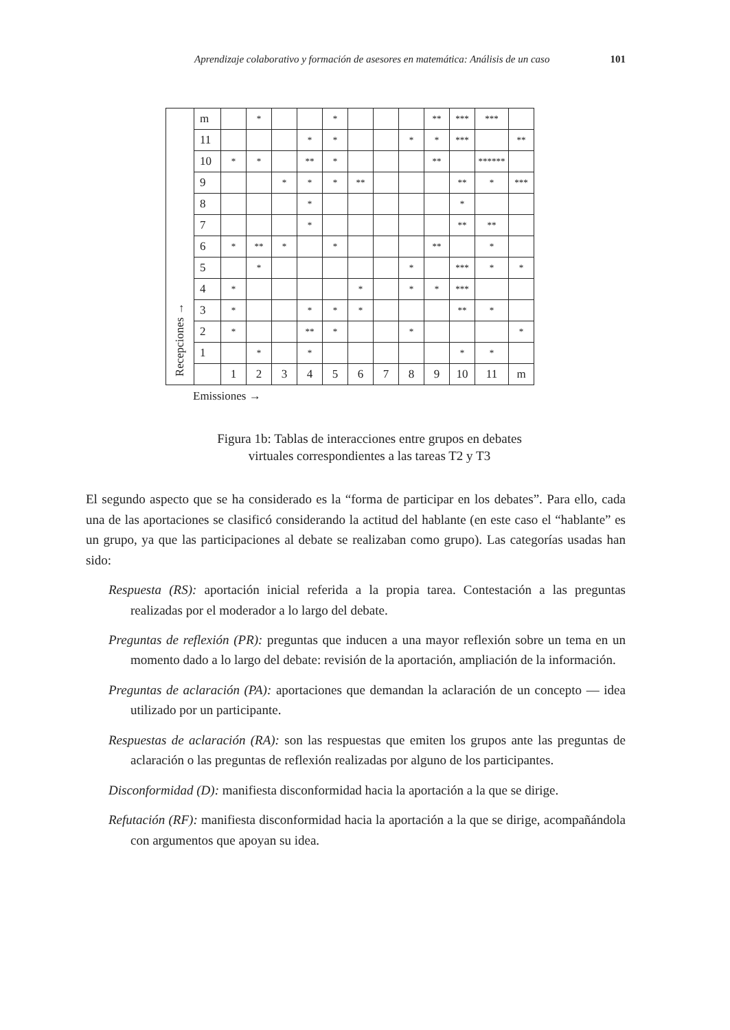Aprendizaje colaborativo y formación de asesores en matemática: Análisis de un caso 101
| Recepciones → | m | | * | | | * | | | | ** | *** | *** | |
| | 11 | | | | * | * | | | * | * | *** | | ** |
| | 10 | * | * | | ** | * | | | | ** | | ****** | |
| | 9 | | | * | * | * | ** | | | | ** | * | *** |
| | 8 | | | | * | | | | | | * | | |
| | 7 | | | | * | | | | | | ** | ** | |
| | 6 | * | ** | * | | * | | | | ** | | * | |
| | 5 | | * | | | | | | * | | *** | * | * |
| | 4 | * | | | | | * | | * | * | *** | | |
| | 3 | * | | | * | * | * | | | | ** | * | |
| | 2 | * | | | ** | * | | | * | | | | * |
| | 1 | | * | | * | | | | | | * | * | |
| | | 1 | 2 | 3 | 4 | 5 | 6 | 7 | 8 | 9 | 10 | 11 | m |
Emissiones →
Figura 1b: Tablas de interacciones entre grupos en debates
virtuales correspondientes a las tareas T2 y T3
El segundo aspecto que se ha considerado es la “forma de participar en los debates”. Para ello, cada una de las aportaciones se clasificó considerando la actitud del hablante (en este caso el “hablante” es un grupo, ya que las participaciones al debate se realizaban como grupo). Las categorías usadas han sido:
Respuesta (RS): aportación inicial referida a la propia tarea. Contestación a las preguntas realizadas por el moderador a lo largo del debate.
Preguntas de reflexión (PR): preguntas que inducen a una mayor reflexión sobre un tema en un momento dado a lo largo del debate: revisión de la aportación, ampliación de la información.
Preguntas de aclaración (PA): aportaciones que demandan la aclaración de un concepto — idea utilizado por un participante.
Respuestas de aclaración (RA): son las respuestas que emiten los grupos ante las preguntas de aclaración o las preguntas de reflexión realizadas por alguno de los participantes.
Disconformidad (D): manifiesta disconformidad hacia la aportación a la que se dirige.
Refutación (RF): manifiesta disconformidad hacia la aportación a la que se dirige, acompañándola con argumentos que apoyan su idea.